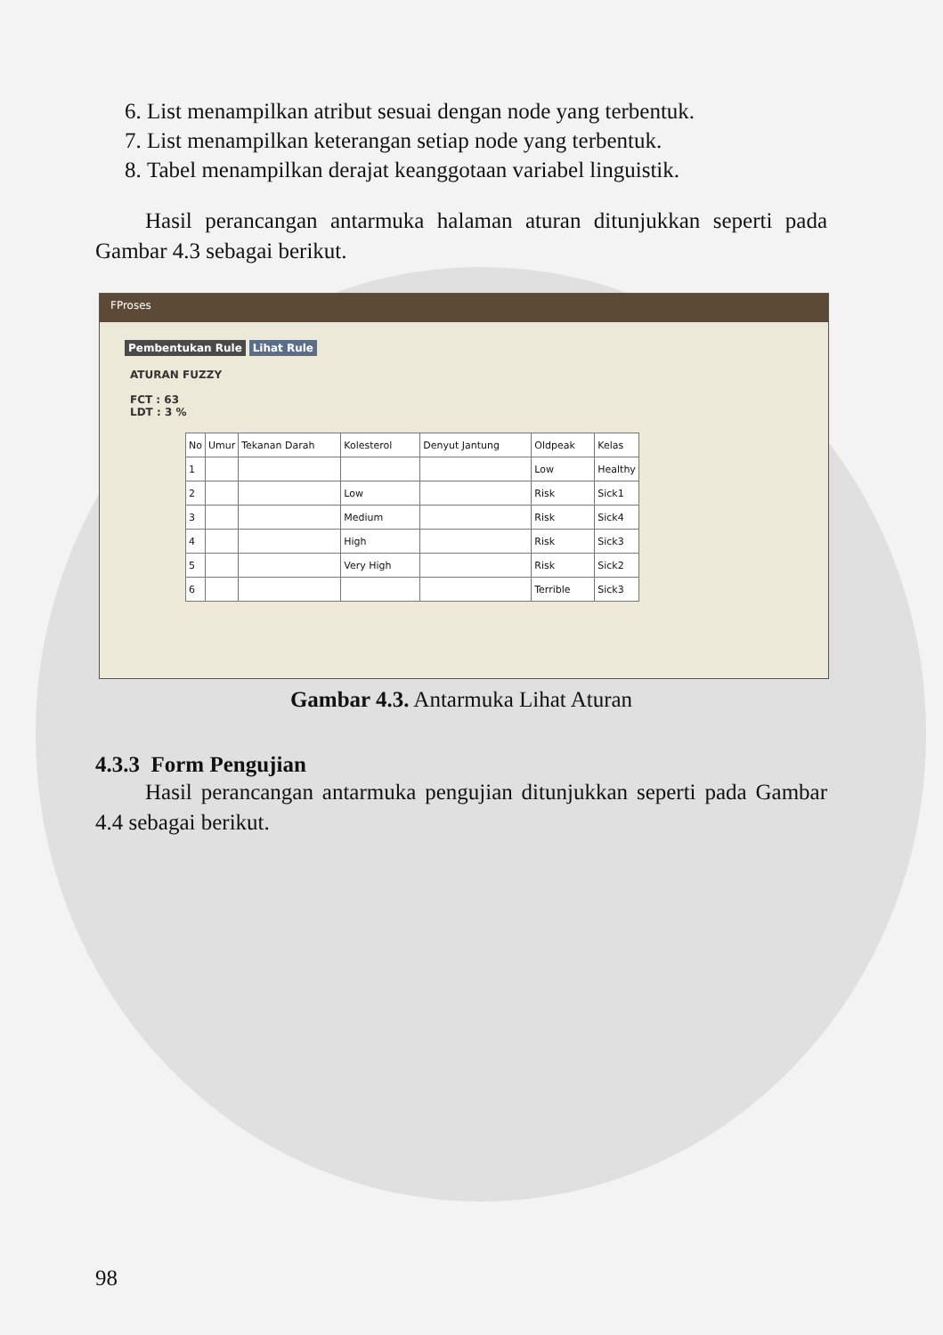6. List menampilkan atribut sesuai dengan node yang terbentuk.
7. List menampilkan keterangan setiap node yang terbentuk.
8. Tabel menampilkan derajat keanggotaan variabel linguistik.
Hasil perancangan antarmuka halaman aturan ditunjukkan seperti pada Gambar 4.3 sebagai berikut.
FProses
Pembentukan Rule Lihat Rule
ATURAN FUZZY
FCT : 63
LDT : 3 %
| No | Umur | Tekanan Darah | Kolesterol | Denyut Jantung | Oldpeak | Kelas |
| --- | --- | --- | --- | --- | --- | --- |
| 1 | | | | | Low | Healthy |
| 2 | | | Low | | Risk | Sick1 |
| 3 | | | Medium | | Risk | Sick4 |
| 4 | | | High | | Risk | Sick3 |
| 5 | | | Very High | | Risk | Sick2 |
| 6 | | | | | Terrible | Sick3 |
Gambar 4.3. Antarmuka Lihat Aturan
4.3.3 Form Pengujian
Hasil perancangan antarmuka pengujian ditunjukkan seperti pada Gambar 4.4 sebagai berikut.
98